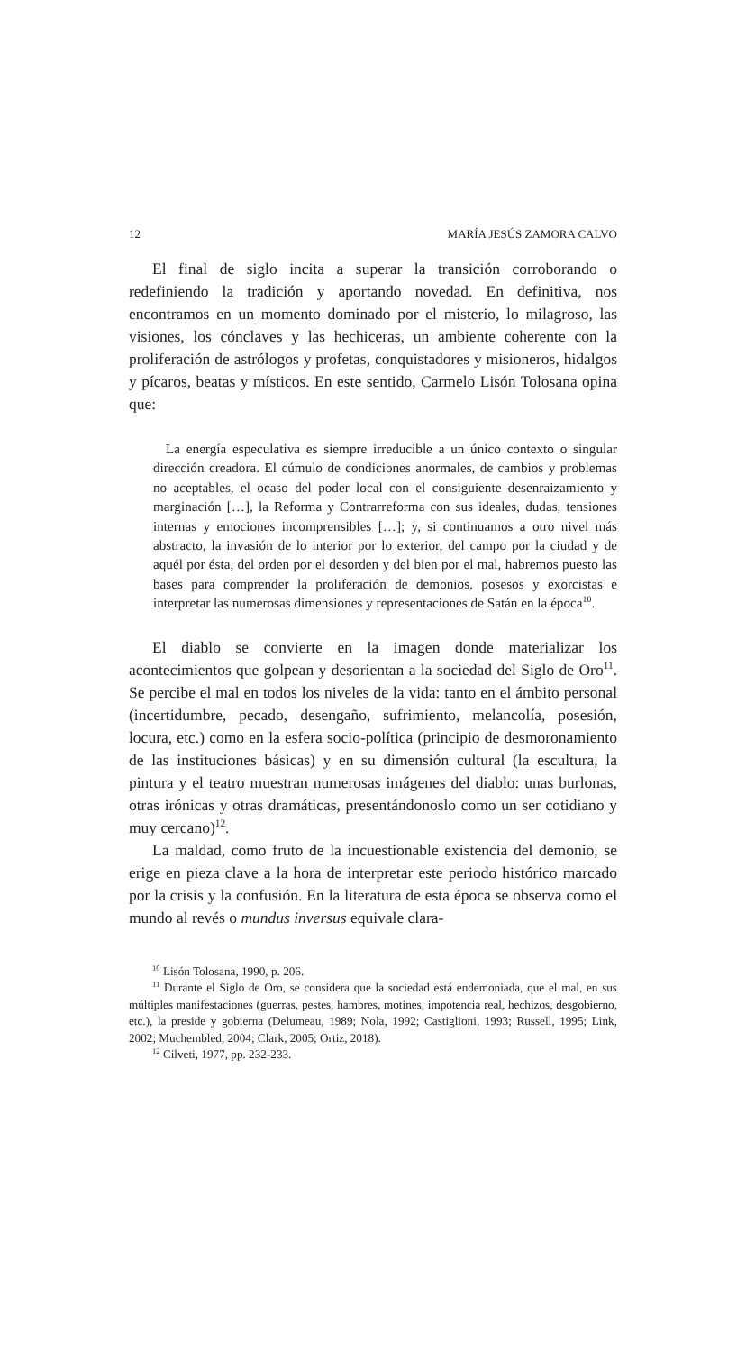12 MARÍA JESÚS ZAMORA CALVO
El final de siglo incita a superar la transición corroborando o redefiniendo la tradición y aportando novedad. En definitiva, nos encontramos en un momento dominado por el misterio, lo milagroso, las visiones, los cónclaves y las hechiceras, un ambiente coherente con la proliferación de astrólogos y profetas, conquistadores y misioneros, hidalgos y pícaros, beatas y místicos. En este sentido, Carmelo Lisón Tolosana opina que:
La energía especulativa es siempre irreducible a un único contexto o singular dirección creadora. El cúmulo de condiciones anormales, de cambios y problemas no aceptables, el ocaso del poder local con el consiguiente desenraizamiento y marginación […], la Reforma y Contrarreforma con sus ideales, dudas, tensiones internas y emociones incomprensibles […]; y, si continuamos a otro nivel más abstracto, la invasión de lo interior por lo exterior, del campo por la ciudad y de aquél por ésta, del orden por el desorden y del bien por el mal, habremos puesto las bases para comprender la proliferación de demonios, posesos y exorcistas e interpretar las numerosas dimensiones y representaciones de Satán en la época<sup>10</sup>.
El diablo se convierte en la imagen donde materializar los acontecimientos que golpean y desorientan a la sociedad del Siglo de Oro<sup>11</sup>. Se percibe el mal en todos los niveles de la vida: tanto en el ámbito personal (incertidumbre, pecado, desengaño, sufrimiento, melancolía, posesión, locura, etc.) como en la esfera socio-política (principio de desmoronamiento de las instituciones básicas) y en su dimensión cultural (la escultura, la pintura y el teatro muestran numerosas imágenes del diablo: unas burlonas, otras irónicas y otras dramáticas, presentándonoslo como un ser cotidiano y muy cercano)<sup>12</sup>.
La maldad, como fruto de la incuestionable existencia del demonio, se erige en pieza clave a la hora de interpretar este periodo histórico marcado por la crisis y la confusión. En la literatura de esta época se observa como el mundo al revés o mundus inversus equivale clara-
<sup>10</sup> Lisón Tolosana, 1990, p. 206.
<sup>11</sup> Durante el Siglo de Oro, se considera que la sociedad está endemoniada, que el mal, en sus múltiples manifestaciones (guerras, pestes, hambres, motines, impotencia real, hechizos, desgobierno, etc.), la preside y gobierna (Delumeau, 1989; Nola, 1992; Castiglioni, 1993; Russell, 1995; Link, 2002; Muchembled, 2004; Clark, 2005; Ortiz, 2018).
<sup>12</sup> Cilveti, 1977, pp. 232-233.